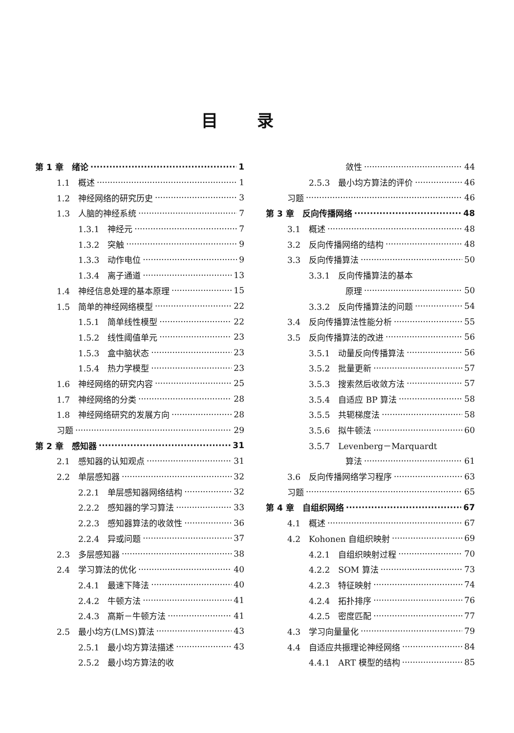目录
第 1 章　绪论 1
1.1　概述 1
1.2　神经网络的研究历史 3
1.3　人脑的神经系统 7
1.3.1　神经元 7
1.3.2　突触 9
1.3.3　动作电位 9
1.3.4　离子通道 13
1.4　神经信息处理的基本原理 15
1.5　简单的神经网络模型 22
1.5.1　简单线性模型 22
1.5.2　线性阈值单元 23
1.5.3　盒中脑状态 23
1.5.4　热力学模型 23
1.6　神经网络的研究内容 25
1.7　神经网络的分类 28
1.8　神经网络研究的发展方向 28
习题 29
第 2 章　感知器 31
2.1　感知器的认知观点 31
2.2　单层感知器 32
2.2.1　单层感知器网络结构 32
2.2.2　感知器的学习算法 33
2.2.3　感知器算法的收敛性 36
2.2.4　异或问题 37
2.3　多层感知器 38
2.4　学习算法的优化 40
2.4.1　最速下降法 40
2.4.2　牛顿方法 41
2.4.3　高斯－牛顿方法 41
2.5　最小均方(LMS)算法 43
2.5.1　最小均方算法描述 43
2.5.2　最小均方算法的收
敛性 44
2.5.3　最小均方算法的评价 46
习题 46
第 3 章　反向传播网络 48
3.1　概述 48
3.2　反向传播网络的结构 48
3.3　反向传播算法 50
3.3.1　反向传播算法的基本
原理 50
3.3.2　反向传播算法的问题 54
3.4　反向传播算法性能分析 55
3.5　反向传播算法的改进 56
3.5.1　动量反向传播算法 56
3.5.2　批量更新 57
3.5.3　搜索然后收敛方法 57
3.5.4　自适应 BP 算法 58
3.5.5　共轭梯度法 58
3.5.6　拟牛顿法 60
3.5.7　Levenberg－Marquardt
算法 61
3.6　反向传播网络学习程序 63
习题 65
第 4 章　自组织网络 67
4.1　概述 67
4.2　Kohonen 自组织映射 69
4.2.1　自组织映射过程 70
4.2.2　SOM 算法 73
4.2.3　特征映射 74
4.2.4　拓扑排序 76
4.2.5　密度匹配 77
4.3　学习向量量化 79
4.4　自适应共振理论神经网络 84
4.4.1　ART 模型的结构 85